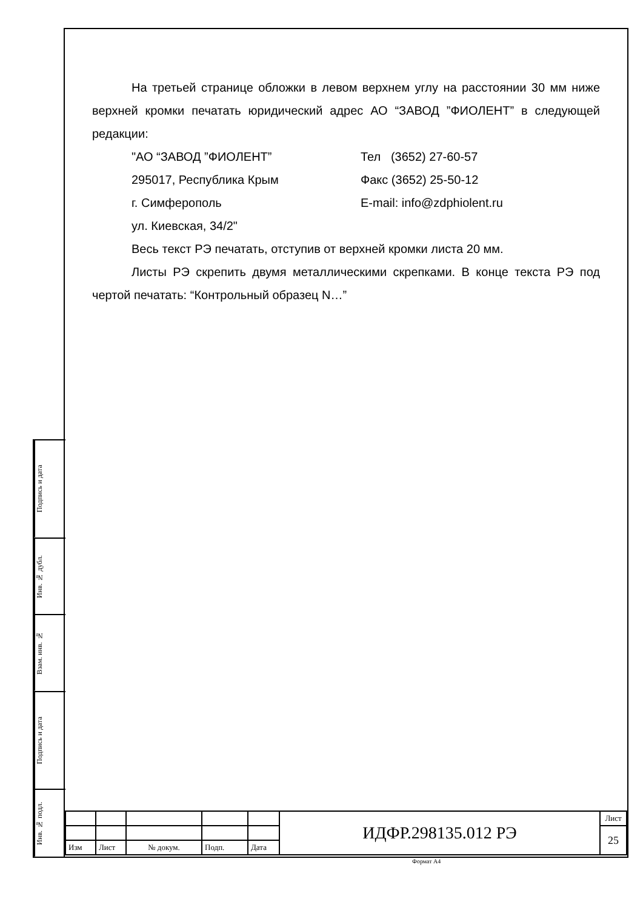На третьей странице обложки в левом верхнем углу на расстоянии 30 мм ниже верхней кромки печатать юридический адрес АО “ЗАВОД ”ФИОЛЕНТ” в следующей редакции:
"АО “ЗАВОД ”ФИОЛЕНТ” Тел (3652) 27-60-57
295017, Республика Крым Факс (3652) 25-50-12
г. Симферополь E-mail: info@zdphiolent.ru
ул. Киевская, 34/2"
Весь текст РЭ печатать, отступив от верхней кромки листа 20 мм.
Листы РЭ скрепить двумя металлическими скрепками. В конце текста РЭ под чертой печатать: “Контрольный образец N…”
Подпись и дата
Инв. № дубл.
Взам. инв. №
Подпись и дата
Инв. № подл.
| | | | | | ИДФР.298135.012 РЭ | Лист |
| | | | | | | 25 |
| Изм | Лист | № докум. | Подп. | Дата | | |
Формат А4